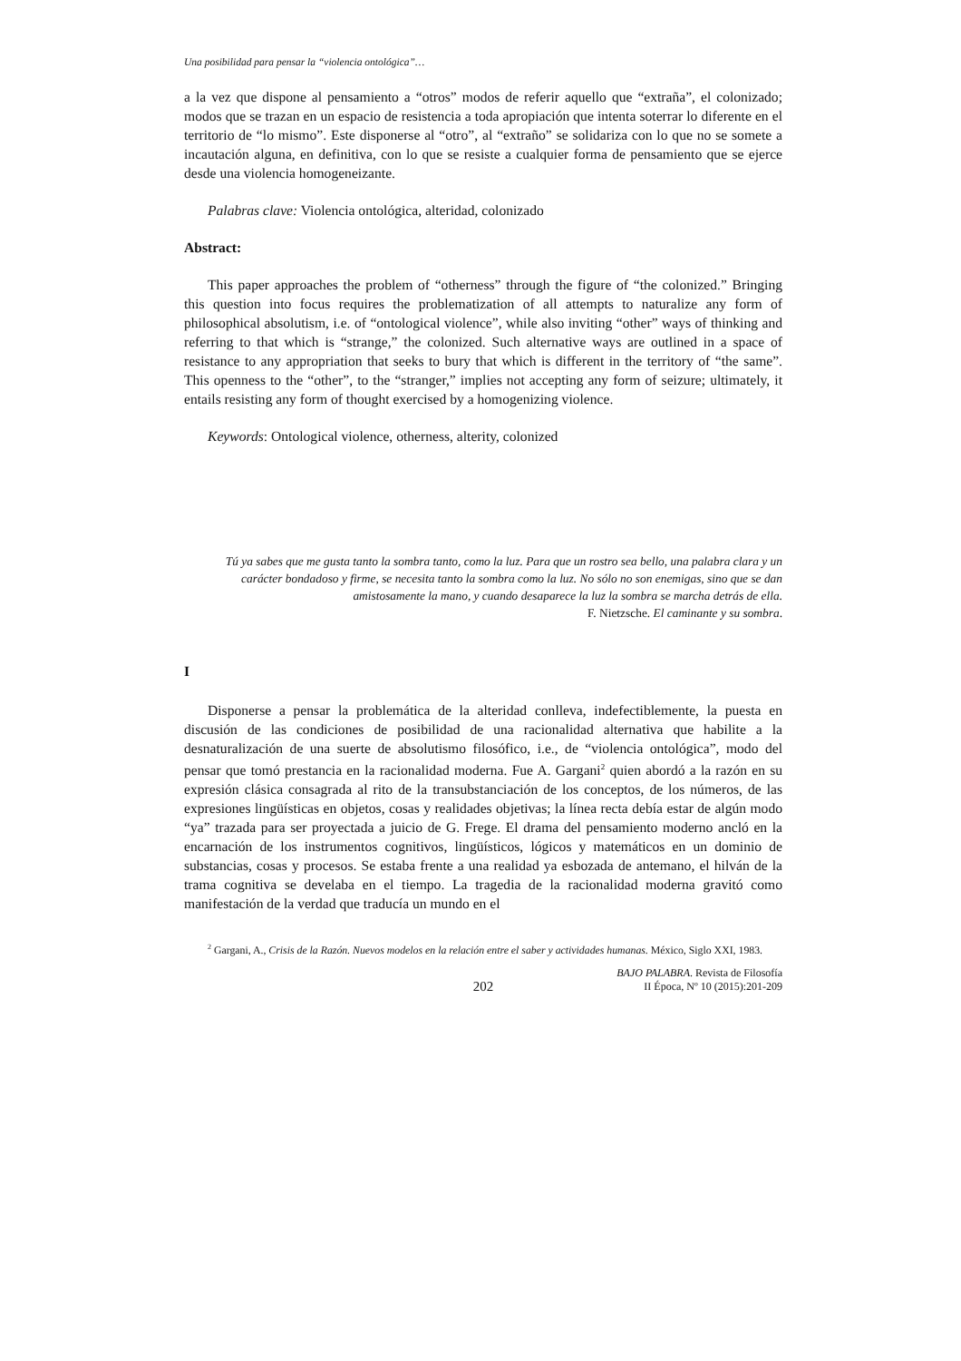Una posibilidad para pensar la “violencia ontológica”…
a la vez que dispone al pensamiento a “otros” modos de referir aquello que “extraña”, el colonizado; modos que se trazan en un espacio de resistencia a toda apropiación que intenta soterrar lo diferente en el territorio de “lo mismo”. Este disponerse al “otro”, al “extraño” se solidariza con lo que no se somete a incautación alguna, en definitiva, con lo que se resiste a cualquier forma de pensamiento que se ejerce desde una violencia homogeneizante.
Palabras clave: Violencia ontológica, alteridad, colonizado
Abstract:
This paper approaches the problem of “otherness” through the figure of “the colonized.” Bringing this question into focus requires the problematization of all attempts to naturalize any form of philosophical absolutism, i.e. of “ontological violence”, while also inviting “other” ways of thinking and referring to that which is “strange,” the colonized. Such alternative ways are outlined in a space of resistance to any appropriation that seeks to bury that which is different in the territory of “the same”. This openness to the “other”, to the “stranger,” implies not accepting any form of seizure; ultimately, it entails resisting any form of thought exercised by a homogenizing violence.
Keywords: Ontological violence, otherness, alterity, colonized
Tú ya sabes que me gusta tanto la sombra tanto, como la luz. Para que un rostro sea bello, una palabra clara y un carácter bondadoso y firme, se necesita tanto la sombra como la luz. No sólo no son enemigas, sino que se dan amistosamente la mano, y cuando desaparece la luz la sombra se marcha detrás de ella.
F. Nietzsche. El caminante y su sombra.
I
Disponerse a pensar la problemática de la alteridad conlleva, indefectiblemente, la puesta en discusión de las condiciones de posibilidad de una racionalidad alternativa que habilite a la desnaturalización de una suerte de absolutismo filosófico, i.e., de “violencia ontológica”, modo del pensar que tomó prestancia en la racionalidad moderna. Fue A. Gargani<sup>2</sup> quien abordó a la razón en su expresión clásica consagrada al rito de la transubstanciación de los conceptos, de los números, de las expresiones lingüísticas en objetos, cosas y realidades objetivas; la línea recta debía estar de algún modo “ya” trazada para ser proyectada a juicio de G. Frege. El drama del pensamiento moderno ancló en la encarnación de los instrumentos cognitivos, lingüísticos, lógicos y matemáticos en un dominio de substancias, cosas y procesos. Se estaba frente a una realidad ya esbozada de antemano, el hilván de la trama cognitiva se develaba en el tiempo. La tragedia de la racionalidad moderna gravitó como manifestación de la verdad que traducía un mundo en el
<sup>2</sup> Gargani, A., Crisis de la Razón. Nuevos modelos en la relación entre el saber y actividades humanas. México, Siglo XXI, 1983.
202 BAJO PALABRA. Revista de Filosofía
II Época, Nº 10 (2015):201-209